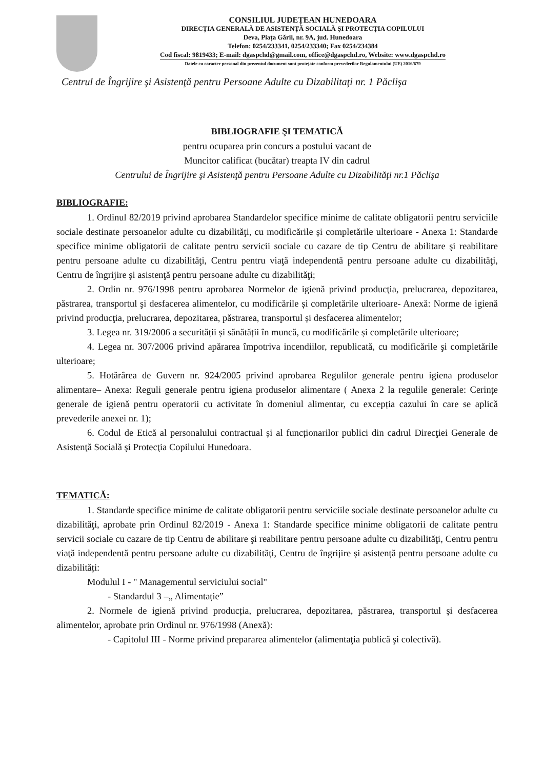CONSILIUL JUDEȚEAN HUNEDOARA
DIRECȚIA GENERALĂ DE ASISTENȚĂ SOCIALĂ ȘI PROTECȚIA COPILULUI
Deva, Piața Gării, nr. 9A, jud. Hunedoara
Telefon: 0254/233341, 0254/233340; Fax 0254/234384
Cod fiscal: 9819433; E-mail: dgaspchd@gmail.com, office@dgaspchd.ro, Website: www.dgaspchd.ro
Datele cu caracter personal din prezentul document sunt protejate conform prevederilor Regulamentului (UE) 2016/679
Centrul de Îngrijire şi Asistenţă pentru Persoane Adulte cu Dizabilitaţi nr. 1 Păclişa
BIBLIOGRAFIE ŞI TEMATICĂ
pentru ocuparea prin concurs a postului vacant de
Muncitor calificat (bucătar) treapta IV din cadrul
Centrului de Îngrijire şi Asistenţă pentru Persoane Adulte cu Dizabilităţi nr.1 Păclişa
BIBLIOGRAFIE:
1. Ordinul 82/2019 privind aprobarea Standardelor specifice minime de calitate obligatorii pentru serviciile sociale destinate persoanelor adulte cu dizabilităţi, cu modificările și completările ulterioare - Anexa 1: Standarde specifice minime obligatorii de calitate pentru servicii sociale cu cazare de tip Centru de abilitare şi reabilitare pentru persoane adulte cu dizabilităţi, Centru pentru viaţă independentă pentru persoane adulte cu dizabilităţi, Centru de îngrijire şi asistenţă pentru persoane adulte cu dizabilităţi;
2. Ordin nr. 976/1998 pentru aprobarea Normelor de igienă privind producţia, prelucrarea, depozitarea, păstrarea, transportul şi desfacerea alimentelor, cu modificările și completările ulterioare- Anexă: Norme de igienă privind producţia, prelucrarea, depozitarea, păstrarea, transportul și desfacerea alimentelor;
3. Legea nr. 319/2006 a securității și sănătății în muncă, cu modificările și completările ulterioare;
4. Legea nr. 307/2006 privind apărarea împotriva incendiilor, republicată, cu modificările şi completările ulterioare;
5. Hotărârea de Guvern nr. 924/2005 privind aprobarea Regulilor generale pentru igiena produselor alimentare– Anexa: Reguli generale pentru igiena produselor alimentare ( Anexa 2 la regulile generale: Cerințe generale de igienă pentru operatorii cu activitate în domeniul alimentar, cu excepția cazului în care se aplică prevederile anexei nr. 1);
6. Codul de Etică al personalului contractual și al funcționarilor publici din cadrul Direcţiei Generale de Asistenţă Socială şi Protecţia Copilului Hunedoara.
TEMATICĂ:
1. Standarde specifice minime de calitate obligatorii pentru serviciile sociale destinate persoanelor adulte cu dizabilităţi, aprobate prin Ordinul 82/2019 - Anexa 1: Standarde specifice minime obligatorii de calitate pentru servicii sociale cu cazare de tip Centru de abilitare şi reabilitare pentru persoane adulte cu dizabilităţi, Centru pentru viaţă independentă pentru persoane adulte cu dizabilităţi, Centru de îngrijire și asistență pentru persoane adulte cu dizabilități:
Modulul I - " Managementul serviciului social"
- Standardul 3 –„ Alimentație”
2. Normele de igienă privind producția, prelucrarea, depozitarea, păstrarea, transportul și desfacerea alimentelor, aprobate prin Ordinul nr. 976/1998 (Anexă):
- Capitolul III - Norme privind prepararea alimentelor (alimentaţia publică şi colectivă).